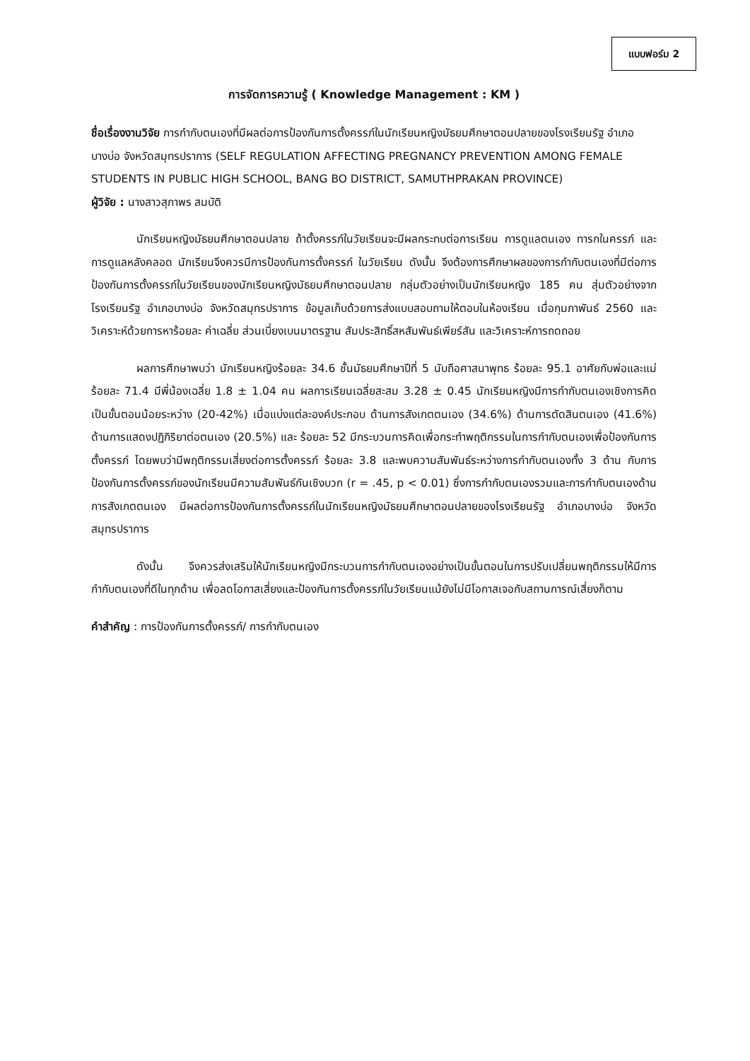แบบฟอร์ม 2
การจัดการความรู้ ( Knowledge Management : KM )
ชื่อเรื่องงานวิจัย การกำกับตนเองที่มีผลต่อการป้องกันการตั้งครรภ์ในนักเรียนหญิงมัธยมศึกษาตอนปลายของโรงเรียนรัฐ อำเภอบางบ่อ จังหวัดสมุทรปราการ (SELF REGULATION AFFECTING PREGNANCY PREVENTION AMONG FEMALE STUDENTS IN PUBLIC HIGH SCHOOL, BANG BO DISTRICT, SAMUTHPRAKAN PROVINCE)
ผู้วิจัย : นางสาวสุภาพร สมบัติ
นักเรียนหญิงมัธยมศึกษาตอนปลาย ถ้าตั้งครรภ์ในวัยเรียนจะมีผลกระทบต่อการเรียน การดูแลตนเอง ทารกในครรภ์ และการดูแลหลังคลอด นักเรียนจึงควรมีการป้องกันการตั้งครรภ์ ในวัยเรียน ดังนั้น จึงต้องการศึกษาผลของการกำกับตนเองที่มีต่อการป้องกันการตั้งครรภ์ในวัยเรียนของนักเรียนหญิงมัธยมศึกษาตอนปลาย กลุ่มตัวอย่างเป็นนักเรียนหญิง 185 คน สุ่มตัวอย่างจากโรงเรียนรัฐ อำเภอบางบ่อ จังหวัดสมุทรปราการ ข้อมูลเก็บด้วยการส่งแบบสอบถามให้ตอบในห้องเรียน เมื่อกุมภาพันธ์ 2560 และวิเคราะห์ด้วยการหาร้อยละ ค่าเฉลี่ย ส่วนเบี่ยงเบนมาตรฐาน สัมประสิทธิ์สหสัมพันธ์เพียร์สัน และวิเคราะห์การถดถอย
ผลการศึกษาพบว่า นักเรียนหญิงร้อยละ 34.6 ชั้นมัธยมศึกษาปีที่ 5 นับถือศาสนาพุทธ ร้อยละ 95.1 อาศัยกับพ่อและแม่ ร้อยละ 71.4 มีพี่น้องเฉลี่ย 1.8 ± 1.04 คน ผลการเรียนเฉลี่ยสะสม 3.28 ± 0.45 นักเรียนหญิงมีการกำกับตนเองเชิงการคิดเป็นขั้นตอนน้อยระหว่าง (20-42%) เมื่อแบ่งแต่ละองค์ประกอบ ด้านการสังเกตตนเอง (34.6%) ด้านการตัดสินตนเอง (41.6%) ด้านการแสดงปฏิกิริยาต่อตนเอง (20.5%) และ ร้อยละ 52 มีกระบวนการคิดเพื่อกระทำพฤติกรรมในการกำกับตนเองเพื่อป้องกันการตั้งครรภ์ โดยพบว่ามีพฤติกรรมเสี่ยงต่อการตั้งครรภ์ ร้อยละ 3.8 และพบความสัมพันธ์ระหว่างการกำกับตนเองทั้ง 3 ด้าน กับการป้องกันการตั้งครรภ์ของนักเรียนมีความสัมพันธ์กันเชิงบวก (r = .45, p < 0.01) ซึ่งการกำกับตนเองรวมและการกำกับตนเองด้านการสังเกตตนเอง มีผลต่อการป้องกันการตั้งครรภ์ในนักเรียนหญิงมัธยมศึกษาตอนปลายของโรงเรียนรัฐ อำเภอบางบ่อ จังหวัดสมุทรปราการ
ดังนั้น จึงควรส่งเสริมให้นักเรียนหญิงมีกระบวนการกำกับตนเองอย่างเป็นขั้นตอนในการปรับเปลี่ยนพฤติกรรมให้มีการกำกับตนเองที่ดีในทุกด้าน เพื่อลดโอกาสเสี่ยงและป้องกันการตั้งครรภ์ในวัยเรียนแม้ยังไม่มีโอกาสเจอกับสถานการณ์เสี่ยงก็ตาม
คำสำคัญ : การป้องกันการตั้งครรภ์/ การกำกับตนเอง